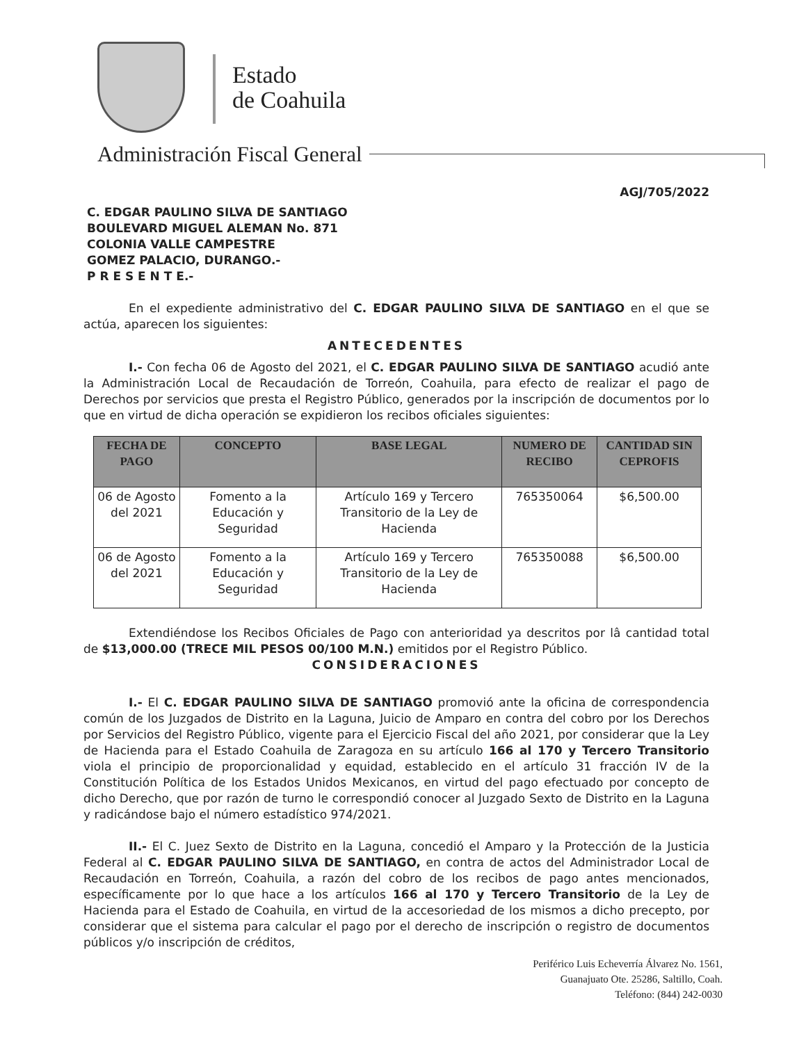Estado
de Coahuila
Administración Fiscal General
AGJ/705/2022
C. EDGAR PAULINO SILVA DE SANTIAGO
BOULEVARD MIGUEL ALEMAN No. 871
COLONIA VALLE CAMPESTRE
GOMEZ PALACIO, DURANGO.-
P R E S E N T E.-
En el expediente administrativo del C. EDGAR PAULINO SILVA DE SANTIAGO en el que se actúa, aparecen los siguientes:
ANTECEDENTES
I.- Con fecha 06 de Agosto del 2021, el C. EDGAR PAULINO SILVA DE SANTIAGO acudió ante la Administración Local de Recaudación de Torreón, Coahuila, para efecto de realizar el pago de Derechos por servicios que presta el Registro Público, generados por la inscripción de documentos por lo que en virtud de dicha operación se expidieron los recibos oficiales siguientes:
| FECHA DE PAGO | CONCEPTO | BASE LEGAL | NUMERO DE RECIBO | CANTIDAD SIN CEPROFIS |
| --- | --- | --- | --- | --- |
| 06 de Agosto del 2021 | Fomento a la Educación y Seguridad | Artículo 169 y Tercero Transitorio de la Ley de Hacienda | 765350064 | $6,500.00 |
| 06 de Agosto del 2021 | Fomento a la Educación y Seguridad | Artículo 169 y Tercero Transitorio de la Ley de Hacienda | 765350088 | $6,500.00 |
Extendiéndose los Recibos Oficiales de Pago con anterioridad ya descritos por lâ cantidad total de $13,000.00 (TRECE MIL PESOS 00/100 M.N.) emitidos por el Registro Público.
CONSIDERACIONES
I.- El C. EDGAR PAULINO SILVA DE SANTIAGO promovió ante la oficina de correspondencia común de los Juzgados de Distrito en la Laguna, Juicio de Amparo en contra del cobro por los Derechos por Servicios del Registro Público, vigente para el Ejercicio Fiscal del año 2021, por considerar que la Ley de Hacienda para el Estado Coahuila de Zaragoza en su artículo 166 al 170 y Tercero Transitorio viola el principio de proporcionalidad y equidad, establecido en el artículo 31 fracción IV de la Constitución Política de los Estados Unidos Mexicanos, en virtud del pago efectuado por concepto de dicho Derecho, que por razón de turno le correspondió conocer al Juzgado Sexto de Distrito en la Laguna y radicándose bajo el número estadístico 974/2021.
II.- El C. Juez Sexto de Distrito en la Laguna, concedió el Amparo y la Protección de la Justicia Federal al C. EDGAR PAULINO SILVA DE SANTIAGO, en contra de actos del Administrador Local de Recaudación en Torreón, Coahuila, a razón del cobro de los recibos de pago antes mencionados, específicamente por lo que hace a los artículos 166 al 170 y Tercero Transitorio de la Ley de Hacienda para el Estado de Coahuila, en virtud de la accesoriedad de los mismos a dicho precepto, por considerar que el sistema para calcular el pago por el derecho de inscripción o registro de documentos públicos y/o inscripción de créditos,
Periférico Luis Echeverría Álvarez No. 1561,
Guanajuato Ote. 25286, Saltillo, Coah.
Teléfono: (844) 242-0030